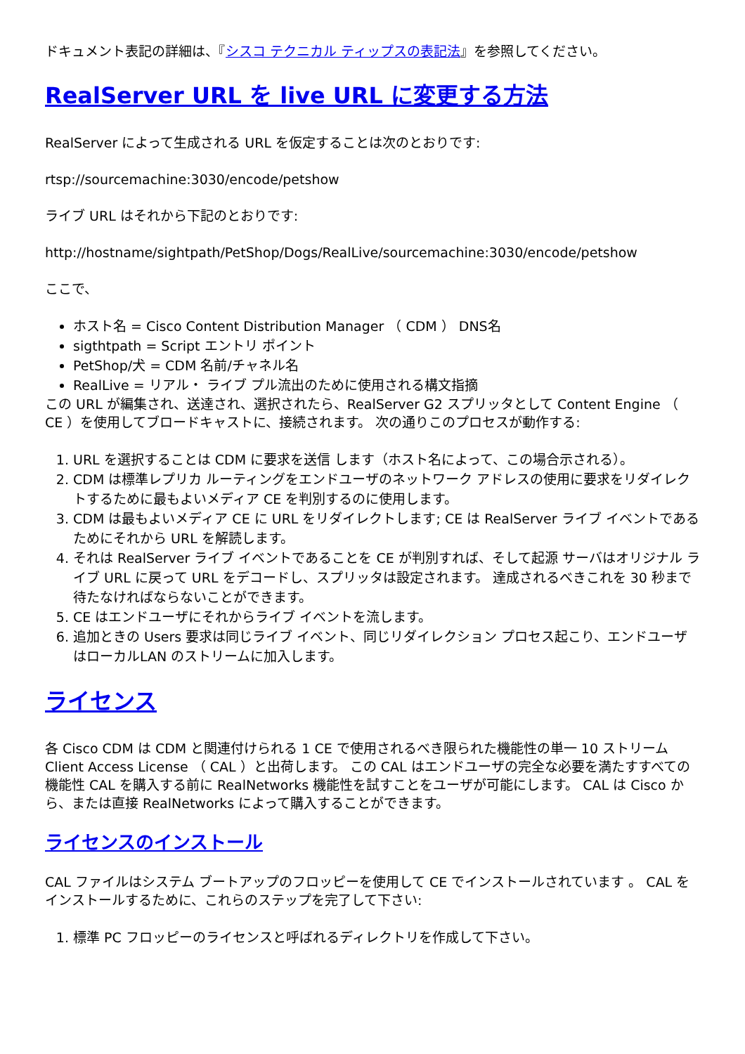ドキュメント表記の詳細は、『シスコ テクニカル ティップスの表記法』を参照してください。
RealServer URL を live URL に変更する方法
RealServer によって生成される URL を仮定することは次のとおりです:
rtsp://sourcemachine:3030/encode/petshow
ライブ URL はそれから下記のとおりです:
http://hostname/sightpath/PetShop/Dogs/RealLive/sourcemachine:3030/encode/petshow
ここで、
ホスト名 = Cisco Content Distribution Manager （ CDM ） DNS名
sigthtpath = Script エントリ ポイント
PetShop/犬 = CDM 名前/チャネル名
RealLive = リアル・ ライブ プル流出のために使用される構文指摘
この URL が編集され、送達され、選択されたら、RealServer G2 スプリッタとして Content Engine （ CE ）を使用してブロードキャストに、接続されます。 次の通りこのプロセスが動作する:
1. URL を選択することは CDM に要求を送信 します（ホスト名によって、この場合示される）。
2. CDM は標準レプリカ ルーティングをエンドユーザのネットワーク アドレスの使用に要求をリダイレクトするために最もよいメディア CE を判別するのに使用します。
3. CDM は最もよいメディア CE に URL をリダイレクトします; CE は RealServer ライブ イベントであるためにそれから URL を解読します。
4. それは RealServer ライブ イベントであることを CE が判別すれば、そして起源 サーバはオリジナル ライブ URL に戻って URL をデコードし、スプリッタは設定されます。 達成されるべきこれを 30 秒まで待たなければならないことができます。
5. CE はエンドユーザにそれからライブ イベントを流します。
6. 追加ときの Users 要求は同じライブ イベント、同じリダイレクション プロセス起こり、エンドユーザはローカルLAN のストリームに加入します。
ライセンス
各 Cisco CDM は CDM と関連付けられる 1 CE で使用されるべき限られた機能性の単一 10 ストリーム Client Access License （ CAL ）と出荷します。 この CAL はエンドユーザの完全な必要を満たすすべての機能性 CAL を購入する前に RealNetworks 機能性を試すことをユーザが可能にします。 CAL は Cisco から、または直接 RealNetworks によって購入することができます。
ライセンスのインストール
CAL ファイルはシステム ブートアップのフロッピーを使用して CE でインストールされています 。 CAL をインストールするために、これらのステップを完了して下さい:
1. 標準 PC フロッピーのライセンスと呼ばれるディレクトリを作成して下さい。